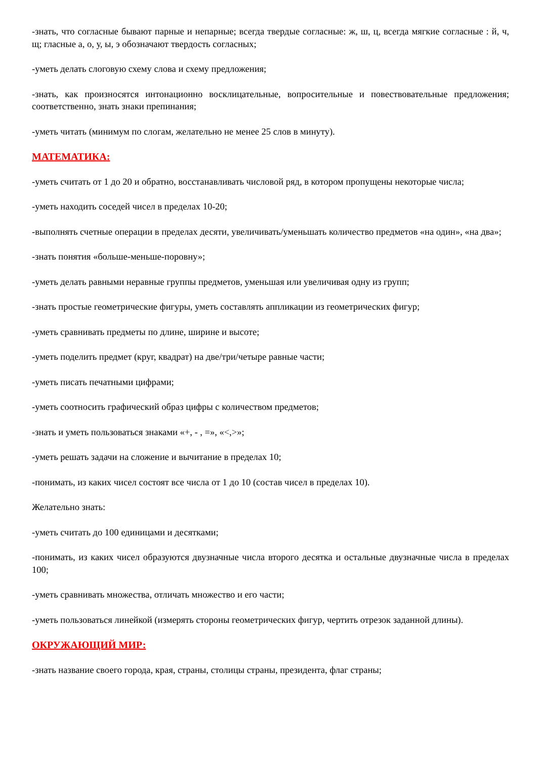-знать, что согласные бывают парные и непарные; всегда твердые согласные: ж, ш, ц, всегда мягкие согласные : й, ч, щ; гласные а, о, у, ы, э обозначают твердость согласных;
-уметь делать слоговую схему слова и схему предложения;
-знать, как произносятся интонационно восклицательные, вопросительные и повествовательные предложения; соответственно, знать знаки препинания;
-уметь читать (минимум по слогам, желательно не менее 25 слов в минуту).
МАТЕМАТИКА:
-уметь считать от 1 до 20 и обратно, восстанавливать числовой ряд, в котором пропущены некоторые числа;
-уметь находить соседей чисел в пределах 10-20;
-выполнять счетные операции в пределах десяти, увеличивать/уменьшать количество предметов «на один», «на два»;
-знать понятия «больше-меньше-поровну»;
-уметь делать равными неравные группы предметов, уменьшая или увеличивая одну из групп;
-знать простые геометрические фигуры, уметь составлять аппликации из геометрических фигур;
-уметь сравнивать предметы по длине, ширине и высоте;
-уметь поделить предмет (круг, квадрат) на две/три/четыре равные части;
-уметь писать печатными цифрами;
-уметь соотносить графический образ цифры с количеством предметов;
-знать и уметь пользоваться знаками «+, - , =», «<,>»;
-уметь решать задачи на сложение и вычитание в пределах 10;
-понимать, из каких чисел состоят все числа от 1 до 10 (состав чисел в пределах 10).
Желательно знать:
-уметь считать до 100 единицами и десятками;
-понимать, из каких чисел образуются двузначные числа второго десятка и остальные двузначные числа в пределах 100;
-уметь сравнивать множества, отличать множество и его части;
-уметь пользоваться линейкой (измерять стороны геометрических фигур, чертить отрезок заданной длины).
ОКРУЖАЮЩИЙ МИР:
-знать название своего города, края, страны, столицы страны, президента, флаг страны;